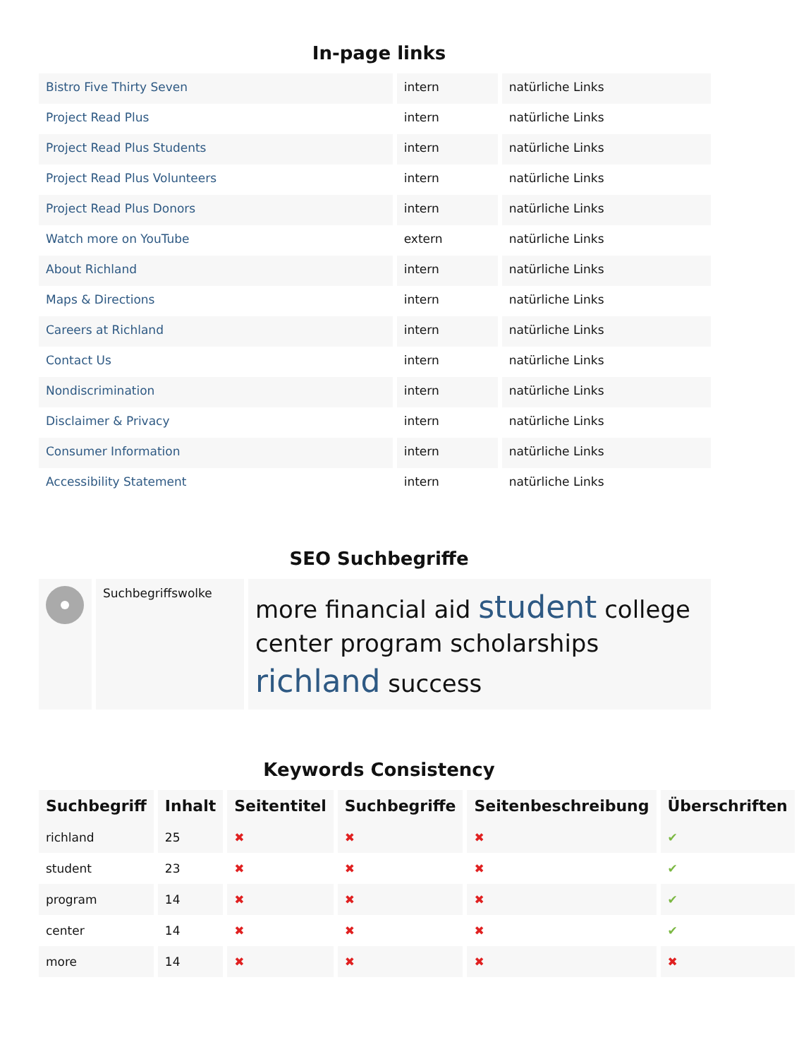In-page links
| Bistro Five Thirty Seven | intern | natürliche Links |
| Project Read Plus | intern | natürliche Links |
| Project Read Plus Students | intern | natürliche Links |
| Project Read Plus Volunteers | intern | natürliche Links |
| Project Read Plus Donors | intern | natürliche Links |
| Watch more on YouTube | extern | natürliche Links |
| About Richland | intern | natürliche Links |
| Maps & Directions | intern | natürliche Links |
| Careers at Richland | intern | natürliche Links |
| Contact Us | intern | natürliche Links |
| Nondiscrimination | intern | natürliche Links |
| Disclaimer & Privacy | intern | natürliche Links |
| Consumer Information | intern | natürliche Links |
| Accessibility Statement | intern | natürliche Links |
SEO Suchbegriffe
| | Suchbegriffswolke | more financial aid student college center program scholarships richland success |
Keywords Consistency
| Suchbegriff | Inhalt | Seitentitel | Suchbegriffe | Seitenbeschreibung | Überschriften |
| --- | --- | --- | --- | --- | --- |
| richland | 25 | ✖ | ✖ | ✖ | ✔ |
| student | 23 | ✖ | ✖ | ✖ | ✔ |
| program | 14 | ✖ | ✖ | ✖ | ✔ |
| center | 14 | ✖ | ✖ | ✖ | ✔ |
| more | 14 | ✖ | ✖ | ✖ | ✖ |